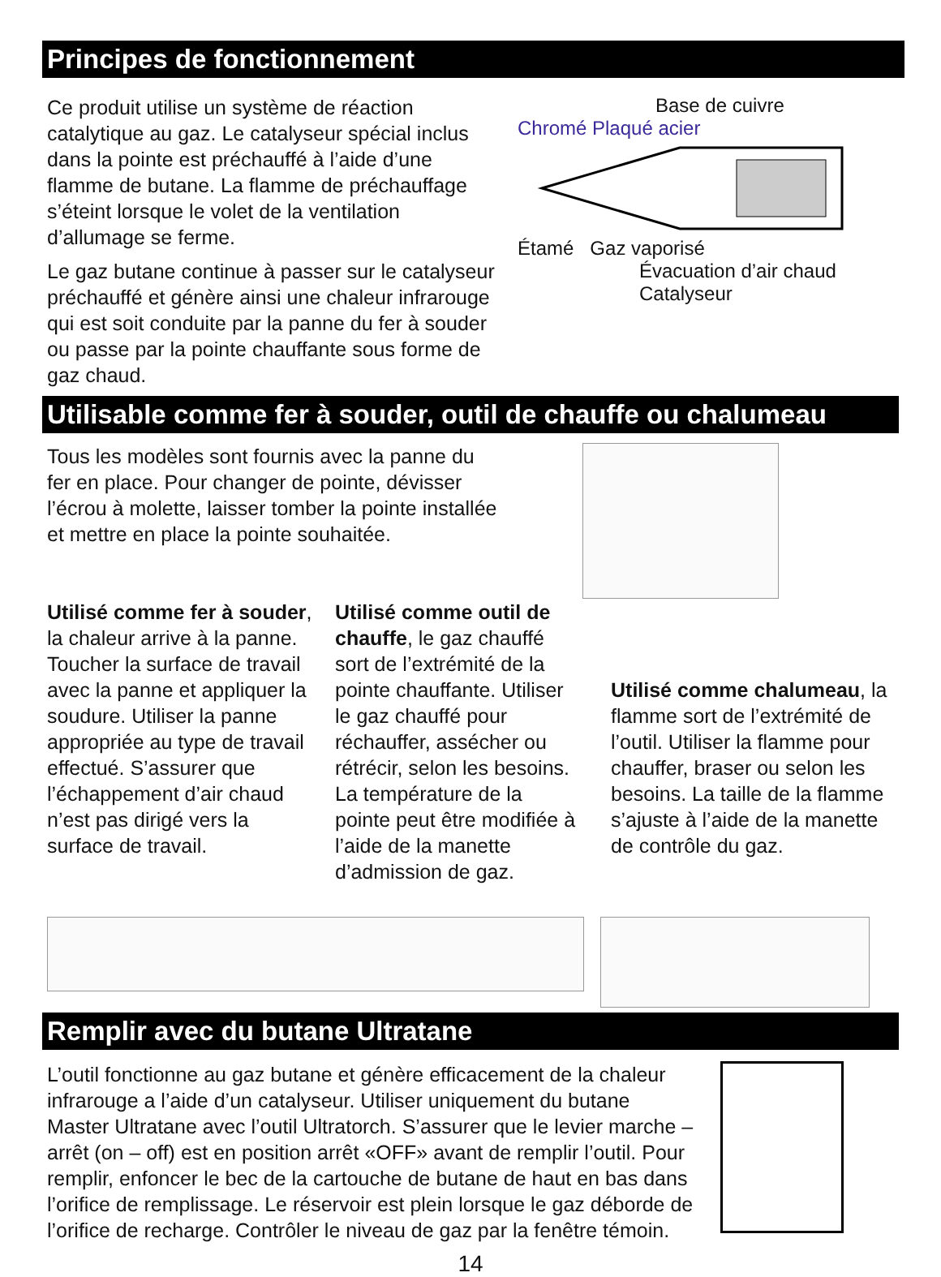Principes de fonctionnement
Ce produit utilise un système de réaction catalytique au gaz. Le catalyseur spécial inclus dans la pointe est préchauffé à l’aide d’une flamme de butane. La flamme de préchauffage s’éteint lorsque le volet de la ventilation d’allumage se ferme.
Le gaz butane continue à passer sur le catalyseur préchauffé et génère ainsi une chaleur infrarouge qui est soit conduite par la panne du fer à souder ou passe par la pointe chauffante sous forme de gaz chaud.
Base de cuivre
Chromé Plaqué acier
Étamé Gaz vaporisé
Évacuation d’air chaud Catalyseur
Utilisable comme fer à souder, outil de chauffe ou chalumeau
Tous les modèles sont fournis avec la panne du fer en place. Pour changer de pointe, dévisser l’écrou à molette, laisser tomber la pointe installée et mettre en place la pointe souhaitée.
Utilisé comme fer à souder, la chaleur arrive à la panne. Toucher la surface de travail avec la panne et appliquer la soudure. Utiliser la panne appropriée au type de travail effectué. S’assurer que l’échappement d’air chaud n’est pas dirigé vers la surface de travail.
Utilisé comme outil de chauffe, le gaz chauffé sort de l’extrémité de la pointe chauffante. Utiliser le gaz chauffé pour réchauffer, assécher ou rétrécir, selon les besoins. La température de la pointe peut être modifiée à l’aide de la manette d’admission de gaz.
Utilisé comme chalumeau, la flamme sort de l’extrémité de l’outil. Utiliser la flamme pour chauffer, braser ou selon les besoins. La taille de la flamme s’ajuste à l’aide de la manette de contrôle du gaz.
Remplir avec du butane Ultratane
L’outil fonctionne au gaz butane et génère efficacement de la chaleur infrarouge a l’aide d’un catalyseur. Utiliser uniquement du butane Master Ultratane avec l’outil Ultratorch. S’assurer que le levier marche – arrêt (on – off) est en position arrêt «OFF» avant de remplir l’outil. Pour remplir, enfoncer le bec de la cartouche de butane de haut en bas dans l’orifice de remplissage. Le réservoir est plein lorsque le gaz déborde de l’orifice de recharge. Contrôler le niveau de gaz par la fenêtre témoin.
14